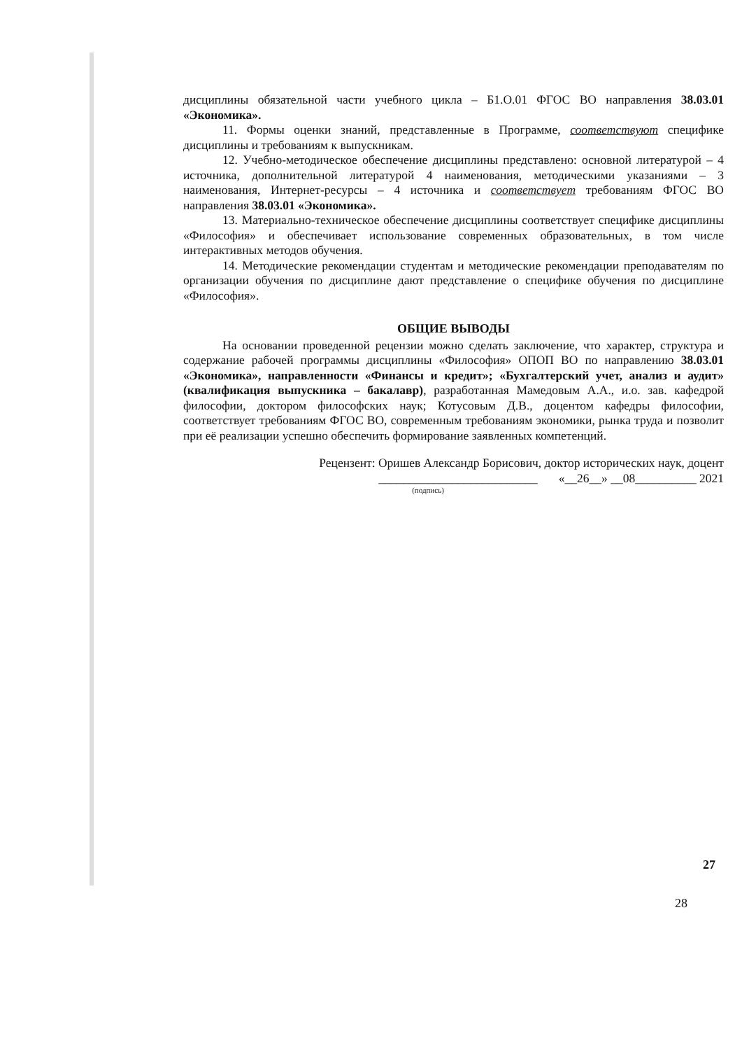дисциплины обязательной части учебного цикла – Б1.О.01 ФГОС ВО направления 38.03.01 «Экономика».
11. Формы оценки знаний, представленные в Программе, соответствуют специфике дисциплины и требованиям к выпускникам.
12. Учебно-методическое обеспечение дисциплины представлено: основной литературой – 4 источника, дополнительной литературой 4 наименования, методическими указаниями – 3 наименования, Интернет-ресурсы – 4 источника и соответствует требованиям ФГОС ВО направления 38.03.01 «Экономика».
13. Материально-техническое обеспечение дисциплины соответствует специфике дисциплины «Философия» и обеспечивает использование современных образовательных, в том числе интерактивных методов обучения.
14. Методические рекомендации студентам и методические рекомендации преподавателям по организации обучения по дисциплине дают представление о специфике обучения по дисциплине «Философия».
ОБЩИЕ ВЫВОДЫ
На основании проведенной рецензии можно сделать заключение, что характер, структура и содержание рабочей программы дисциплины «Философия» ОПОП ВО по направлению 38.03.01 «Экономика», направленности «Финансы и кредит»; «Бухгалтерский учет, анализ и аудит» (квалификация выпускника – бакалавр), разработанная Мамедовым А.А., и.о. зав. кафедрой философии, доктором философских наук; Котусовым Д.В., доцентом кафедры философии, соответствует требованиям ФГОС ВО, современным требованиям экономики, рынка труда и позволит при её реализации успешно обеспечить формирование заявленных компетенций.
Рецензент: Оришев Александр Борисович, доктор исторических наук, доцент
__________________________ «__26__» __08__________ 2021
(подпись)
27
28